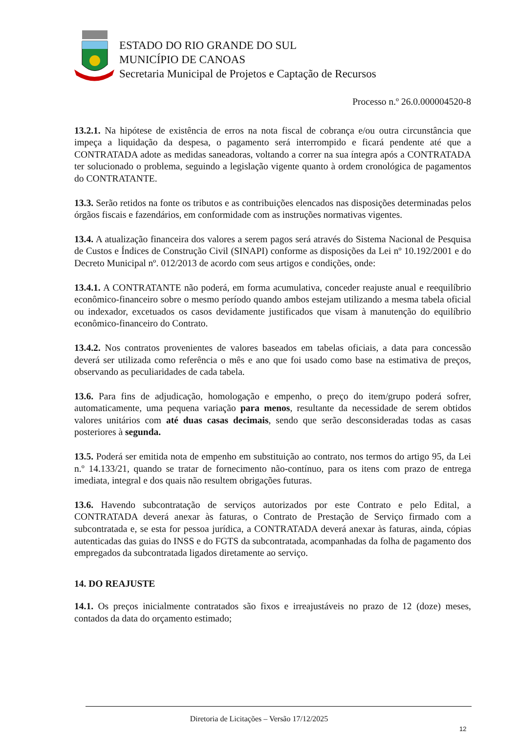ESTADO DO RIO GRANDE DO SUL
MUNICÍPIO DE CANOAS
Secretaria Municipal de Projetos e Captação de Recursos
Processo n.º 26.0.000004520-8
13.2.1. Na hipótese de existência de erros na nota fiscal de cobrança e/ou outra circunstância que impeça a liquidação da despesa, o pagamento será interrompido e ficará pendente até que a CONTRATADA adote as medidas saneadoras, voltando a correr na sua íntegra após a CONTRATADA ter solucionado o problema, seguindo a legislação vigente quanto à ordem cronológica de pagamentos do CONTRATANTE.
13.3. Serão retidos na fonte os tributos e as contribuições elencados nas disposições determinadas pelos órgãos fiscais e fazendários, em conformidade com as instruções normativas vigentes.
13.4. A atualização financeira dos valores a serem pagos será através do Sistema Nacional de Pesquisa de Custos e Índices de Construção Civil (SINAPI) conforme as disposições da Lei nº 10.192/2001 e do Decreto Municipal nº. 012/2013 de acordo com seus artigos e condições, onde:
13.4.1. A CONTRATANTE não poderá, em forma acumulativa, conceder reajuste anual e reequilíbrio econômico-financeiro sobre o mesmo período quando ambos estejam utilizando a mesma tabela oficial ou indexador, excetuados os casos devidamente justificados que visam à manutenção do equilíbrio econômico-financeiro do Contrato.
13.4.2. Nos contratos provenientes de valores baseados em tabelas oficiais, a data para concessão deverá ser utilizada como referência o mês e ano que foi usado como base na estimativa de preços, observando as peculiaridades de cada tabela.
13.6. Para fins de adjudicação, homologação e empenho, o preço do item/grupo poderá sofrer, automaticamente, uma pequena variação para menos, resultante da necessidade de serem obtidos valores unitários com até duas casas decimais, sendo que serão desconsideradas todas as casas posteriores à segunda.
13.5. Poderá ser emitida nota de empenho em substituição ao contrato, nos termos do artigo 95, da Lei n.º 14.133/21, quando se tratar de fornecimento não-contínuo, para os itens com prazo de entrega imediata, integral e dos quais não resultem obrigações futuras.
13.6. Havendo subcontratação de serviços autorizados por este Contrato e pelo Edital, a CONTRATADA deverá anexar às faturas, o Contrato de Prestação de Serviço firmado com a subcontratada e, se esta for pessoa jurídica, a CONTRATADA deverá anexar às faturas, ainda, cópias autenticadas das guias do INSS e do FGTS da subcontratada, acompanhadas da folha de pagamento dos empregados da subcontratada ligados diretamente ao serviço.
14. DO REAJUSTE
14.1. Os preços inicialmente contratados são fixos e irreajustáveis no prazo de 12 (doze) meses, contados da data do orçamento estimado;
Diretoria de Licitações – Versão 17/12/2025
12